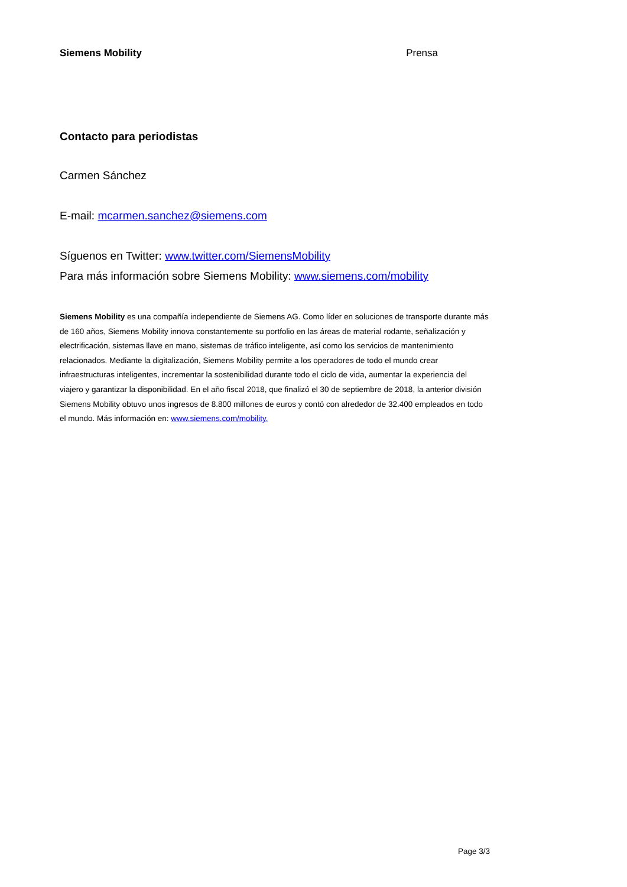Siemens Mobility Prensa
Contacto para periodistas
Carmen Sánchez
E-mail: mcarmen.sanchez@siemens.com
Síguenos en Twitter: www.twitter.com/SiemensMobility
Para más información sobre Siemens Mobility: www.siemens.com/mobility
Siemens Mobility es una compañía independiente de Siemens AG. Como líder en soluciones de transporte durante más de 160 años, Siemens Mobility innova constantemente su portfolio en las áreas de material rodante, señalización y electrificación, sistemas llave en mano, sistemas de tráfico inteligente, así como los servicios de mantenimiento relacionados. Mediante la digitalización, Siemens Mobility permite a los operadores de todo el mundo crear infraestructuras inteligentes, incrementar la sostenibilidad durante todo el ciclo de vida, aumentar la experiencia del viajero y garantizar la disponibilidad. En el año fiscal 2018, que finalizó el 30 de septiembre de 2018, la anterior división Siemens Mobility obtuvo unos ingresos de 8.800 millones de euros y contó con alrededor de 32.400 empleados en todo el mundo. Más información en: www.siemens.com/mobility.
Page 3/3